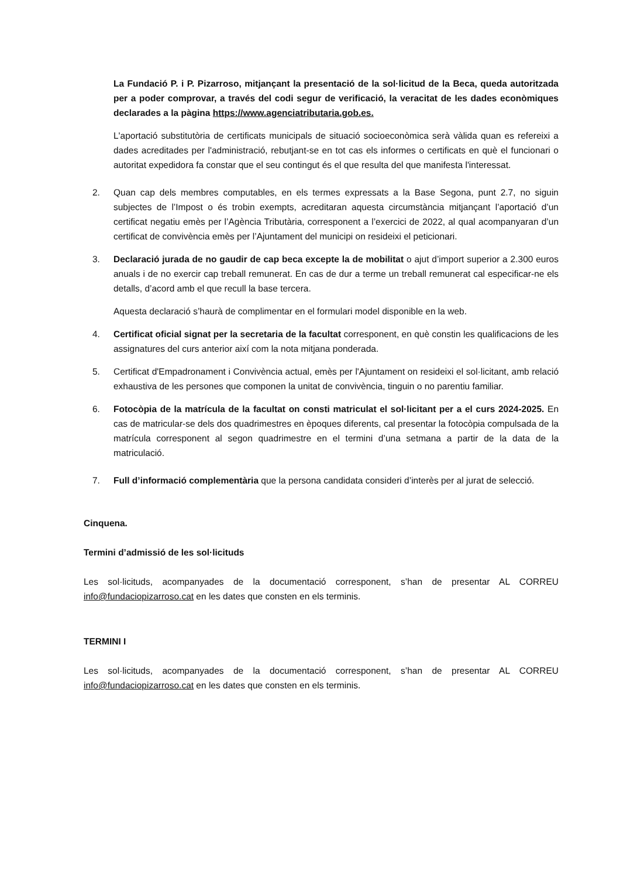La Fundació P. i P. Pizarroso, mitjançant la presentació de la sol·licitud de la Beca, queda autoritzada per a poder comprovar, a través del codi segur de verificació, la veracitat de les dades econòmiques declarades a la pàgina https://www.agenciatributaria.gob.es.
L'aportació substitutòria de certificats municipals de situació socioeconòmica serà vàlida quan es refereixi a dades acreditades per l'administració, rebutjant-se en tot cas els informes o certificats en què el funcionari o autoritat expedidora fa constar que el seu contingut és el que resulta del que manifesta l'interessat.
2. Quan cap dels membres computables, en els termes expressats a la Base Segona, punt 2.7, no siguin subjectes de l’Impost o és trobin exempts, acreditaran aquesta circumstància mitjançant l’aportació d’un certificat negatiu emès per l’Agència Tributària, corresponent a l’exercici de 2022, al qual acompanyaran d’un certificat de convivència emès per l’Ajuntament del municipi on resideixi el peticionari.
3. Declaració jurada de no gaudir de cap beca excepte la de mobilitat o ajut d’import superior a 2.300 euros anuals i de no exercir cap treball remunerat. En cas de dur a terme un treball remunerat cal especificar-ne els detalls, d’acord amb el que recull la base tercera.
Aquesta declaració s’haurà de complimentar en el formulari model disponible en la web.
4. Certificat oficial signat per la secretaria de la facultat corresponent, en què constin les qualificacions de les assignatures del curs anterior així com la nota mitjana ponderada.
5. Certificat d'Empadronament i Convivència actual, emès per l'Ajuntament on resideixi el sol·licitant, amb relació exhaustiva de les persones que componen la unitat de convivència, tinguin o no parentiu familiar.
6. Fotocòpia de la matrícula de la facultat on consti matriculat el sol·licitant per a el curs 2024-2025. En cas de matricular-se dels dos quadrimestres en èpoques diferents, cal presentar la fotocòpia compulsada de la matrícula corresponent al segon quadrimestre en el termini d’una setmana a partir de la data de la matriculació.
7. Full d’informació complementària que la persona candidata consideri d’interès per al jurat de selecció.
Cinquena.
Termini d’admissió de les sol·licituds
Les sol·licituds, acompanyades de la documentació corresponent, s’han de presentar AL CORREU info@fundaciopizarroso.cat en les dates que consten en els terminis.
TERMINI I
Les sol·licituds, acompanyades de la documentació corresponent, s’han de presentar AL CORREU info@fundaciopizarroso.cat en les dates que consten en els terminis.